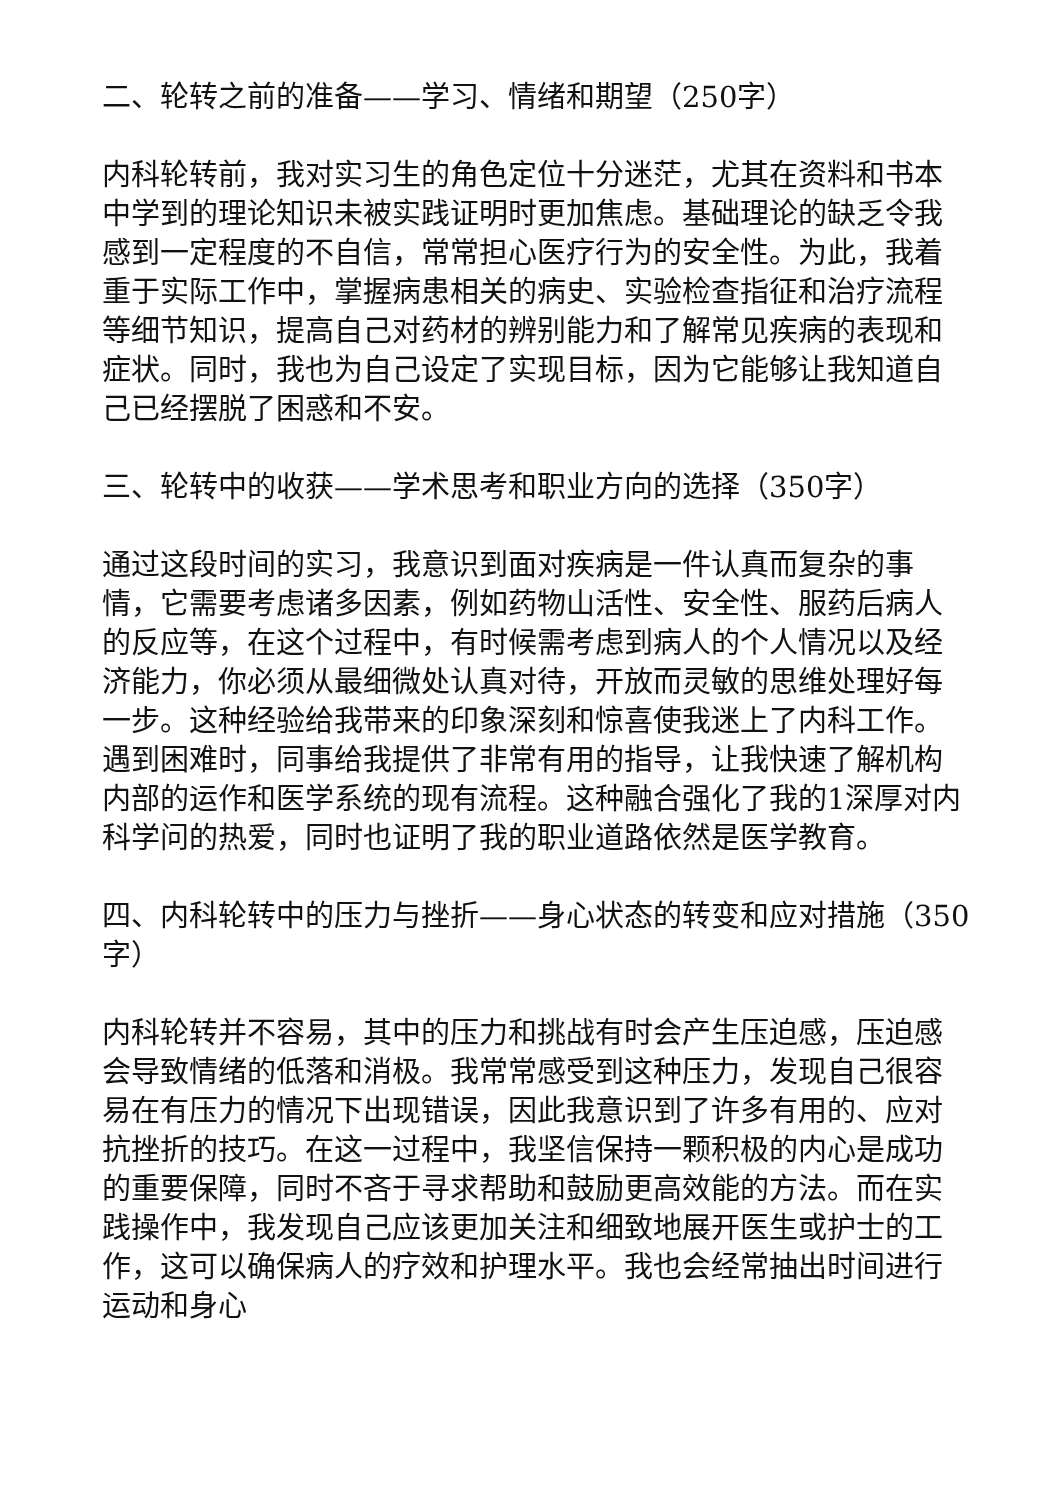二、轮转之前的准备——学习、情绪和期望（250字）
内科轮转前，我对实习生的角色定位十分迷茫，尤其在资料和书本中学到的理论知识未被实践证明时更加焦虑。基础理论的缺乏令我感到一定程度的不自信，常常担心医疗行为的安全性。为此，我着重于实际工作中，掌握病患相关的病史、实验检查指征和治疗流程等细节知识，提高自己对药材的辨别能力和了解常见疾病的表现和症状。同时，我也为自己设定了实现目标，因为它能够让我知道自己已经摆脱了困惑和不安。
三、轮转中的收获——学术思考和职业方向的选择（350字）
通过这段时间的实习，我意识到面对疾病是一件认真而复杂的事情，它需要考虑诸多因素，例如药物山活性、安全性、服药后病人的反应等，在这个过程中，有时候需考虑到病人的个人情况以及经济能力，你必须从最细微处认真对待，开放而灵敏的思维处理好每一步。这种经验给我带来的印象深刻和惊喜使我迷上了内科工作。遇到困难时，同事给我提供了非常有用的指导，让我快速了解机构内部的运作和医学系统的现有流程。这种融合强化了我的1深厚对内科学问的热爱，同时也证明了我的职业道路依然是医学教育。
四、内科轮转中的压力与挫折——身心状态的转变和应对措施（350字）
内科轮转并不容易，其中的压力和挑战有时会产生压迫感，压迫感会导致情绪的低落和消极。我常常感受到这种压力，发现自己很容易在有压力的情况下出现错误，因此我意识到了许多有用的、应对抗挫折的技巧。在这一过程中，我坚信保持一颗积极的内心是成功的重要保障，同时不吝于寻求帮助和鼓励更高效能的方法。而在实践操作中，我发现自己应该更加关注和细致地展开医生或护士的工作，这可以确保病人的疗效和护理水平。我也会经常抽出时间进行运动和身心